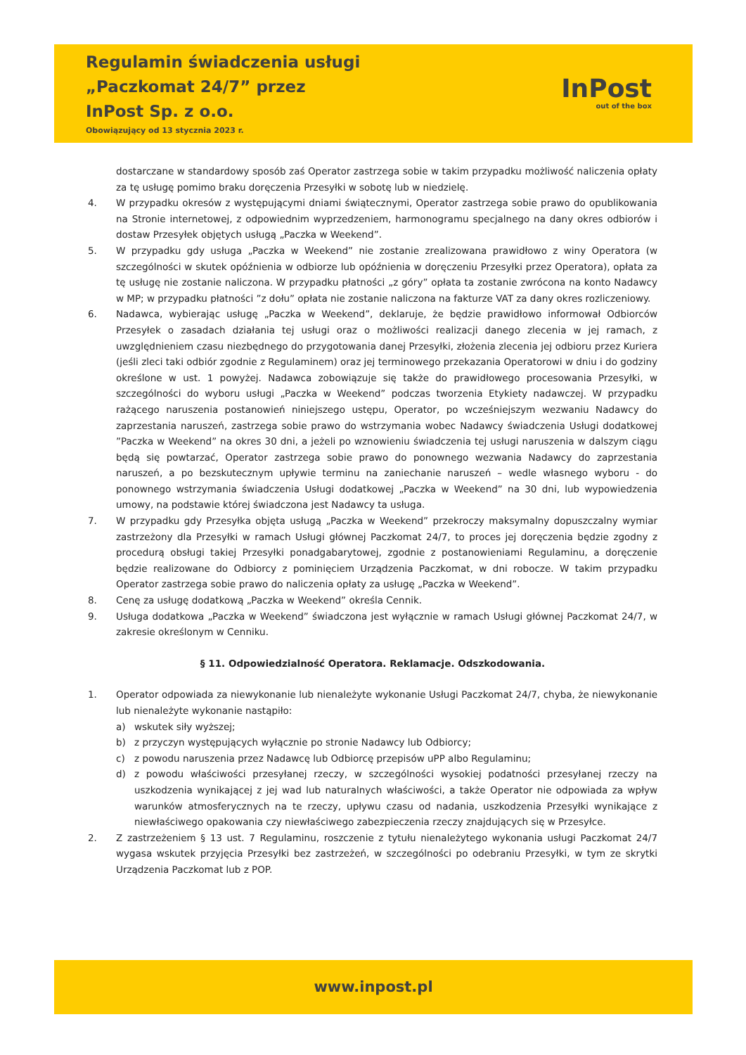Regulamin świadczenia usługi
„Paczkomat 24/7” przez
InPost Sp. z o.o.
Obowiązujący od 13 stycznia 2023 r.
InPost
out of the box
dostarczane w standardowy sposób zaś Operator zastrzega sobie w takim przypadku możliwość naliczenia opłaty za tę usługę pomimo braku doręczenia Przesyłki w sobotę lub w niedzielę.
4. W przypadku okresów z występującymi dniami świątecznymi, Operator zastrzega sobie prawo do opublikowania na Stronie internetowej, z odpowiednim wyprzedzeniem, harmonogramu specjalnego na dany okres odbiorów i dostaw Przesyłek objętych usługą „Paczka w Weekend”.
5. W przypadku gdy usługa „Paczka w Weekend” nie zostanie zrealizowana prawidłowo z winy Operatora (w szczególności w skutek opóźnienia w odbiorze lub opóźnienia w doręczeniu Przesyłki przez Operatora), opłata za tę usługę nie zostanie naliczona. W przypadku płatności „z góry” opłata ta zostanie zwrócona na konto Nadawcy w MP; w przypadku płatności ”z dołu” opłata nie zostanie naliczona na fakturze VAT za dany okres rozliczeniowy.
6. Nadawca, wybierając usługę „Paczka w Weekend”, deklaruje, że będzie prawidłowo informował Odbiorców Przesyłek o zasadach działania tej usługi oraz o możliwości realizacji danego zlecenia w jej ramach, z uwzględnieniem czasu niezbędnego do przygotowania danej Przesyłki, złożenia zlecenia jej odbioru przez Kuriera (jeśli zleci taki odbiór zgodnie z Regulaminem) oraz jej terminowego przekazania Operatorowi w dniu i do godziny określone w ust. 1 powyżej. Nadawca zobowiązuje się także do prawidłowego procesowania Przesyłki, w szczególności do wyboru usługi „Paczka w Weekend” podczas tworzenia Etykiety nadawczej. W przypadku rażącego naruszenia postanowień niniejszego ustępu, Operator, po wcześniejszym wezwaniu Nadawcy do zaprzestania naruszeń, zastrzega sobie prawo do wstrzymania wobec Nadawcy świadczenia Usługi dodatkowej ”Paczka w Weekend” na okres 30 dni, a jeżeli po wznowieniu świadczenia tej usługi naruszenia w dalszym ciągu będą się powtarzać, Operator zastrzega sobie prawo do ponownego wezwania Nadawcy do zaprzestania naruszeń, a po bezskutecznym upływie terminu na zaniechanie naruszeń – wedle własnego wyboru - do ponownego wstrzymania świadczenia Usługi dodatkowej „Paczka w Weekend” na 30 dni, lub wypowiedzenia umowy, na podstawie której świadczona jest Nadawcy ta usługa.
7. W przypadku gdy Przesyłka objęta usługą „Paczka w Weekend” przekroczy maksymalny dopuszczalny wymiar zastrzeżony dla Przesyłki w ramach Usługi głównej Paczkomat 24/7, to proces jej doręczenia będzie zgodny z procedurą obsługi takiej Przesyłki ponadgabarytowej, zgodnie z postanowieniami Regulaminu, a doręczenie będzie realizowane do Odbiorcy z pominięciem Urządzenia Paczkomat, w dni robocze. W takim przypadku Operator zastrzega sobie prawo do naliczenia opłaty za usługę „Paczka w Weekend”.
8. Cenę za usługę dodatkową „Paczka w Weekend” określa Cennik.
9. Usługa dodatkowa „Paczka w Weekend” świadczona jest wyłącznie w ramach Usługi głównej Paczkomat 24/7, w zakresie określonym w Cenniku.
§ 11. Odpowiedzialność Operatora. Reklamacje. Odszkodowania.
1. Operator odpowiada za niewykonanie lub nienależyte wykonanie Usługi Paczkomat 24/7, chyba, że niewykonanie lub nienależyte wykonanie nastąpiło:
a) wskutek siły wyższej;
b) z przyczyn występujących wyłącznie po stronie Nadawcy lub Odbiorcy;
c) z powodu naruszenia przez Nadawcę lub Odbiorcę przepisów uPP albo Regulaminu;
d) z powodu właściwości przesyłanej rzeczy, w szczególności wysokiej podatności przesyłanej rzeczy na uszkodzenia wynikającej z jej wad lub naturalnych właściwości, a także Operator nie odpowiada za wpływ warunków atmosferycznych na te rzeczy, upływu czasu od nadania, uszkodzenia Przesyłki wynikające z niewłaściwego opakowania czy niewłaściwego zabezpieczenia rzeczy znajdujących się w Przesyłce.
2. Z zastrzeżeniem § 13 ust. 7 Regulaminu, roszczenie z tytułu nienależytego wykonania usługi Paczkomat 24/7 wygasa wskutek przyjęcia Przesyłki bez zastrzeżeń, w szczególności po odebraniu Przesyłki, w tym ze skrytki Urządzenia Paczkomat lub z POP.
www.inpost.pl